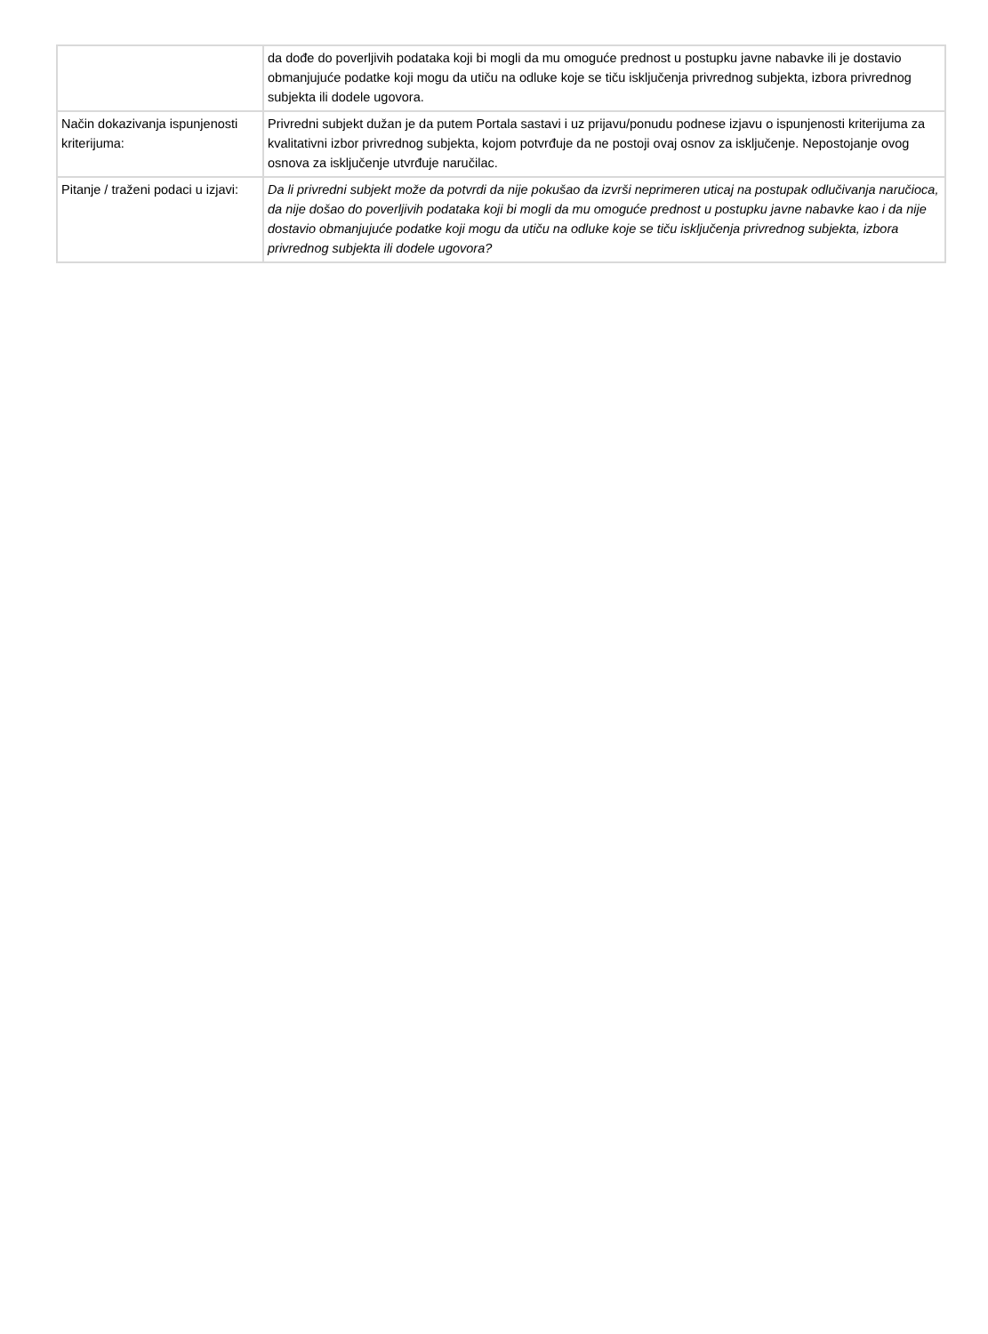| | da dođe do poverljivih podataka koji bi mogli da mu omoguće prednost u postupku javne nabavke ili je dostavio obmanjujuće podatke koji mogu da utiču na odluke koje se tiču isključenja privrednog subjekta, izbora privrednog subjekta ili dodele ugovora. |
| Način dokazivanja ispunjenosti kriterijuma: | Privredni subjekt dužan je da putem Portala sastavi i uz prijavu/ponudu podnese izjavu o ispunjenosti kriterijuma za kvalitativni izbor privrednog subjekta, kojom potvrđuje da ne postoji ovaj osnov za isključenje. Nepostojanje ovog osnova za isključenje utvrđuje naručilac. |
| Pitanje / traženi podaci u izjavi: | Da li privredni subjekt može da potvrdi da nije pokušao da izvrši neprimeren uticaj na postupak odlučivanja naručioca, da nije došao do poverljivih podataka koji bi mogli da mu omoguće prednost u postupku javne nabavke kao i da nije dostavio obmanjujuće podatke koji mogu da utiču na odluke koje se tiču isključenja privrednog subjekta, izbora privrednog subjekta ili dodele ugovora? |